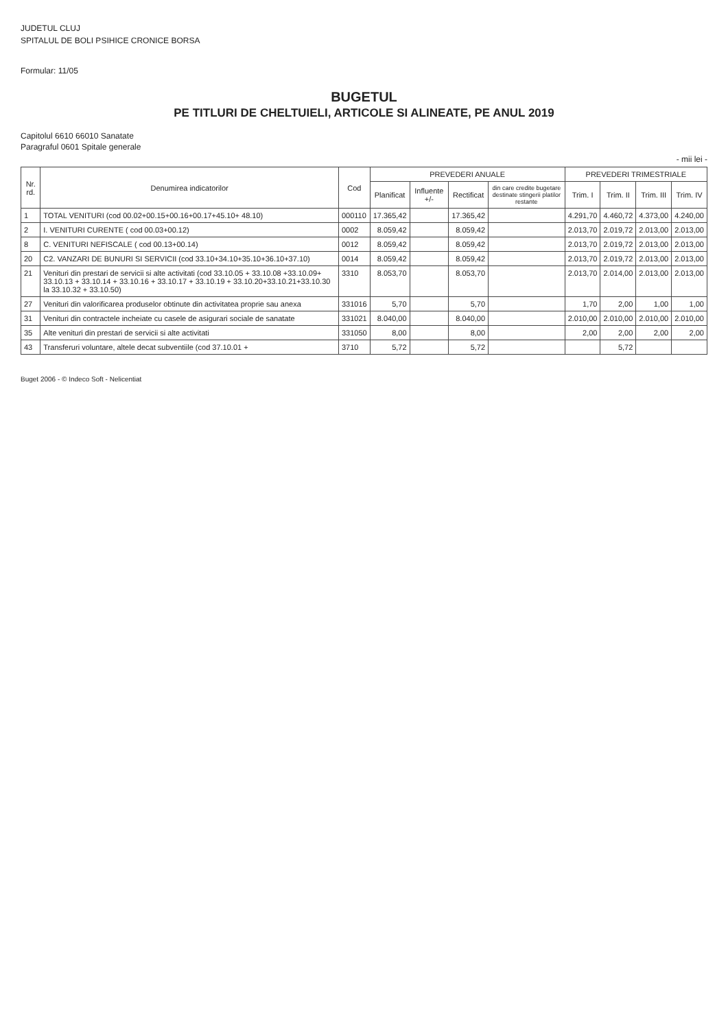JUDETUL CLUJ
SPITALUL DE BOLI PSIHICE CRONICE BORSA
Formular: 11/05
BUGETUL
PE TITLURI DE CHELTUIELI, ARTICOLE SI ALINEATE, PE ANUL 2019
Capitolul 6610 66010 Sanatate
Paragraful 0601 Spitale generale
- mii lei -
| Nr. rd. | Denumirea indicatorilor | Cod | PREVEDERI ANUALE | | | | PREVEDERI TRIMESTRIALE | | | |
| --- | --- | --- | --- | --- | --- | --- | --- | --- | --- | --- |
| | | | Planificat | Influente +/- | Rectificat | din care credite bugetare destinate stingerii platilor restante | Trim. I | Trim. II | Trim. III | Trim. IV |
| 1 | TOTAL VENITURI (cod 00.02+00.15+00.16+00.17+45.10+ 48.10) | 000110 | 17.365,42 | | 17.365,42 | | 4.291,70 | 4.460,72 | 4.373,00 | 4.240,00 |
| 2 | I. VENITURI CURENTE ( cod 00.03+00.12) | 0002 | 8.059,42 | | 8.059,42 | | 2.013,70 | 2.019,72 | 2.013,00 | 2.013,00 |
| 8 | C. VENITURI NEFISCALE ( cod 00.13+00.14) | 0012 | 8.059,42 | | 8.059,42 | | 2.013,70 | 2.019,72 | 2.013,00 | 2.013,00 |
| 20 | C2. VANZARI DE BUNURI SI SERVICII (cod 33.10+34.10+35.10+36.10+37.10) | 0014 | 8.059,42 | | 8.059,42 | | 2.013,70 | 2.019,72 | 2.013,00 | 2.013,00 |
| 21 | Venituri din prestari de servicii si alte activitati (cod 33.10.05 + 33.10.08 +33.10.09+ 33.10.13 + 33.10.14 + 33.10.16 + 33.10.17 + 33.10.19 + 33.10.20+33.10.21+33.10.30 la 33.10.32 + 33.10.50) | 3310 | 8.053,70 | | 8.053,70 | | 2.013,70 | 2.014,00 | 2.013,00 | 2.013,00 |
| 27 | Venituri din valorificarea produselor obtinute din activitatea proprie sau anexa | 331016 | 5,70 | | 5,70 | | 1,70 | 2,00 | 1,00 | 1,00 |
| 31 | Venituri din contractele incheiate cu casele de asigurari sociale de sanatate | 331021 | 8.040,00 | | 8.040,00 | | 2.010,00 | 2.010,00 | 2.010,00 | 2.010,00 |
| 35 | Alte venituri din prestari de servicii si alte activitati | 331050 | 8,00 | | 8,00 | | 2,00 | 2,00 | 2,00 | 2,00 |
| 43 | Transferuri voluntare, altele decat subventiile (cod 37.10.01 + | 3710 | 5,72 | | 5,72 | | | 5,72 | | |
Buget 2006 - © Indeco Soft - Nelicentiat